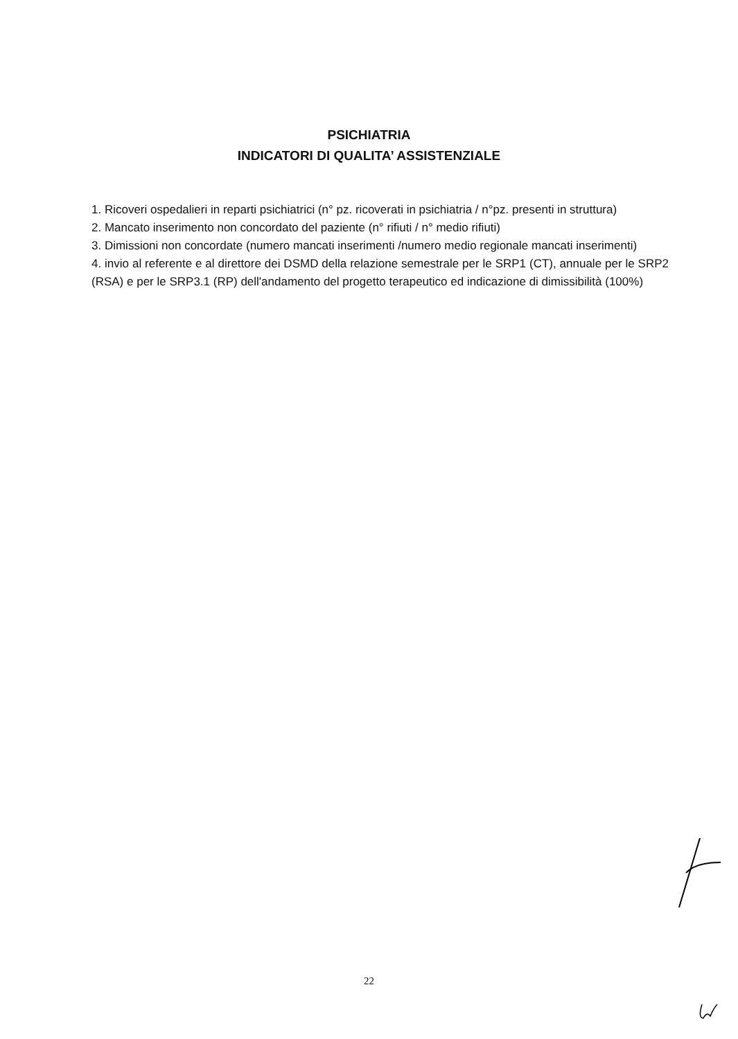PSICHIATRIA
INDICATORI DI QUALITA’ ASSISTENZIALE
1. Ricoveri ospedalieri in reparti psichiatrici (n° pz. ricoverati in psichiatria / n°pz. presenti in struttura)
2. Mancato inserimento non concordato del paziente (n° rifiuti / n° medio rifiuti)
3. Dimissioni non concordate (numero mancati inserimenti /numero medio regionale mancati inserimenti)
4. invio al referente e al direttore dei DSMD della relazione semestrale per le SRP1 (CT), annuale per le SRP2 (RSA) e per le SRP3.1 (RP) dell'andamento del progetto terapeutico ed indicazione di dimissibilità (100%)
22